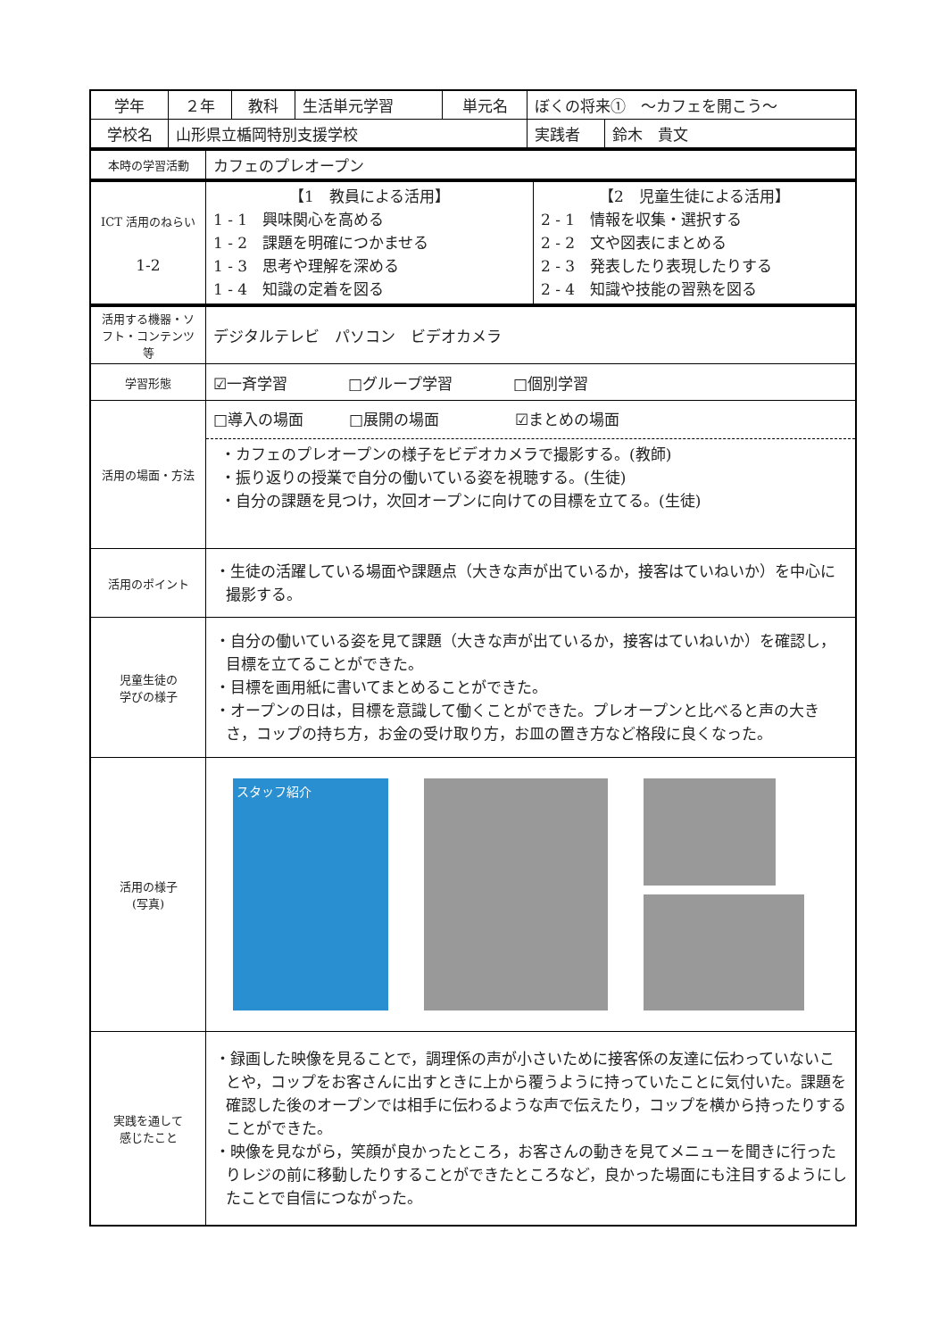| 学年 | ２年 | 教科 | 生活単元学習 | 単元名 | ぼくの将来① ～カフェを開こう～ | |
| 学校名 | 山形県立楯岡特別支援学校 | | | | 実践者 | 鈴木 貴文 |
| 本時の学習活動 | カフェのプレオープン |
| ICT 活用のねらい 1-2 | 【1 教員による活用】 1 - 1 興味関心を高める 1 - 2 課題を明確につかませる 1 - 3 思考や理解を深める 1 - 4 知識の定着を図る | 【2 児童生徒による活用】 2 - 1 情報を収集・選択する 2 - 2 文や図表にまとめる 2 - 3 発表したり表現したりする 2 - 4 知識や技能の習熟を図る |
| 活用する機器・ソフト・コンテンツ等 | デジタルテレビ パソコン ビデオカメラ |
| 学習形態 | ☑一斉学習 □グループ学習 □個別学習 |
| 活用の場面・方法 | □導入の場面 □展開の場面 ☑まとめの場面 ・カフェのプレオープンの様子をビデオカメラで撮影する。(教師) ・振り返りの授業で自分の働いている姿を視聴する。(生徒) ・自分の課題を見つけ，次回オープンに向けての目標を立てる。(生徒) |
| 活用のポイント | ・生徒の活躍している場面や課題点（大きな声が出ているか，接客はていねいか）を中心に撮影する。 |
| 児童生徒の 学びの様子 | ・自分の働いている姿を見て課題（大きな声が出ているか，接客はていねいか）を確認し，目標を立てることができた。 ・目標を画用紙に書いてまとめることができた。 ・オープンの日は，目標を意識して働くことができた。プレオープンと比べると声の大きさ，コップの持ち方，お金の受け取り方，お皿の置き方など格段に良くなった。 |
| 活用の様子 (写真) | スタッフ紹介 |
| 実践を通して 感じたこと | ・録画した映像を見ることで，調理係の声が小さいために接客係の友達に伝わっていないことや，コップをお客さんに出すときに上から覆うように持っていたことに気付いた。課題を確認した後のオープンでは相手に伝わるような声で伝えたり，コップを横から持ったりすることができた。 ・映像を見ながら，笑顔が良かったところ，お客さんの動きを見てメニューを聞きに行ったりレジの前に移動したりすることができたところなど，良かった場面にも注目するようにしたことで自信につながった。 |